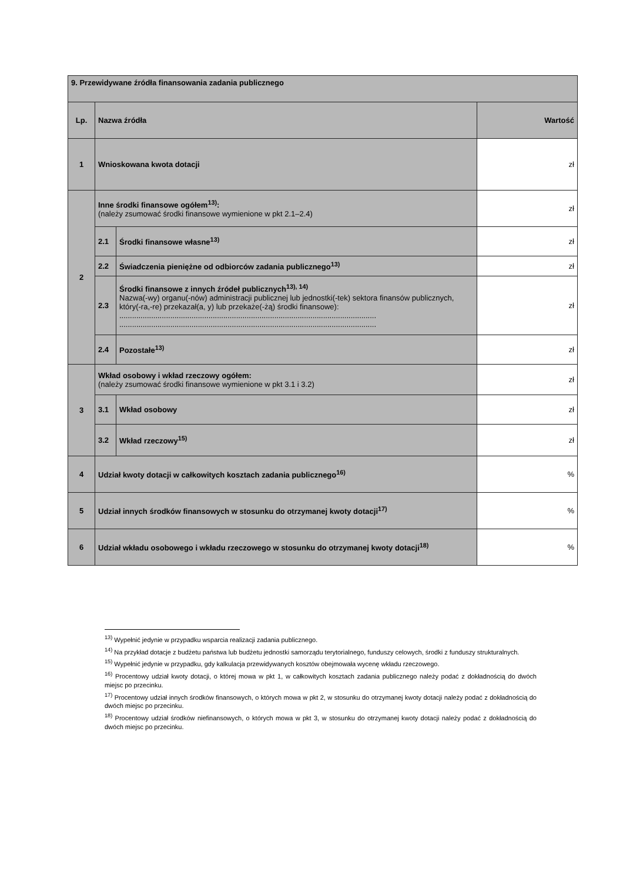| 9. Przewidywane źródła finansowania zadania publicznego | | | |
| Lp. | Nazwa źródła | | Wartość |
| 1 | Wnioskowana kwota dotacji | | zł |
| 2 | Inne środki finansowe ogółem<sup>13)</sup>: (należy zsumować środki finansowe wymienione w pkt 2.1–2.4) | | zł |
| | 2.1 | Środki finansowe własne<sup>13)</sup> | zł |
| | 2.2 | Świadczenia pieniężne od odbiorców zadania publicznego<sup>13)</sup> | zł |
| | 2.3 | Środki finansowe z innych źródeł publicznych<sup>13), 14)</sup> Nazwa(-wy) organu(-nów) administracji publicznej lub jednostki(-tek) sektora finansów publicznych, który(-ra,-re) przekazał(a, y) lub przekaże(-żą) środki finansowe): ......................................................................................................................... ......................................................................................................................... | zł |
| | 2.4 | Pozostałe<sup>13)</sup> | zł |
| 3 | Wkład osobowy i wkład rzeczowy ogółem: (należy zsumować środki finansowe wymienione w pkt 3.1 i 3.2) | | zł |
| | 3.1 | Wkład osobowy | zł |
| | 3.2 | Wkład rzeczowy<sup>15)</sup> | zł |
| 4 | Udział kwoty dotacji w całkowitych kosztach zadania publicznego<sup>16)</sup> | | % |
| 5 | Udział innych środków finansowych w stosunku do otrzymanej kwoty dotacji<sup>17)</sup> | | % |
| 6 | Udział wkładu osobowego i wkładu rzeczowego w stosunku do otrzymanej kwoty dotacji<sup>18)</sup> | | % |
<sup>13)</sup> Wypełnić jedynie w przypadku wsparcia realizacji zadania publicznego.
<sup>14)</sup> Na przykład dotacje z budżetu państwa lub budżetu jednostki samorządu terytorialnego, funduszy celowych, środki z funduszy strukturalnych.
<sup>15)</sup> Wypełnić jedynie w przypadku, gdy kalkulacja przewidywanych kosztów obejmowała wycenę wkładu rzeczowego.
<sup>16)</sup> Procentowy udział kwoty dotacji, o której mowa w pkt 1, w całkowitych kosztach zadania publicznego należy podać z dokładnością do dwóch miejsc po przecinku.
<sup>17)</sup> Procentowy udział innych środków finansowych, o których mowa w pkt 2, w stosunku do otrzymanej kwoty dotacji należy podać z dokładnością do dwóch miejsc po przecinku.
<sup>18)</sup> Procentowy udział środków niefinansowych, o których mowa w pkt 3, w stosunku do otrzymanej kwoty dotacji należy podać z dokładnością do dwóch miejsc po przecinku.